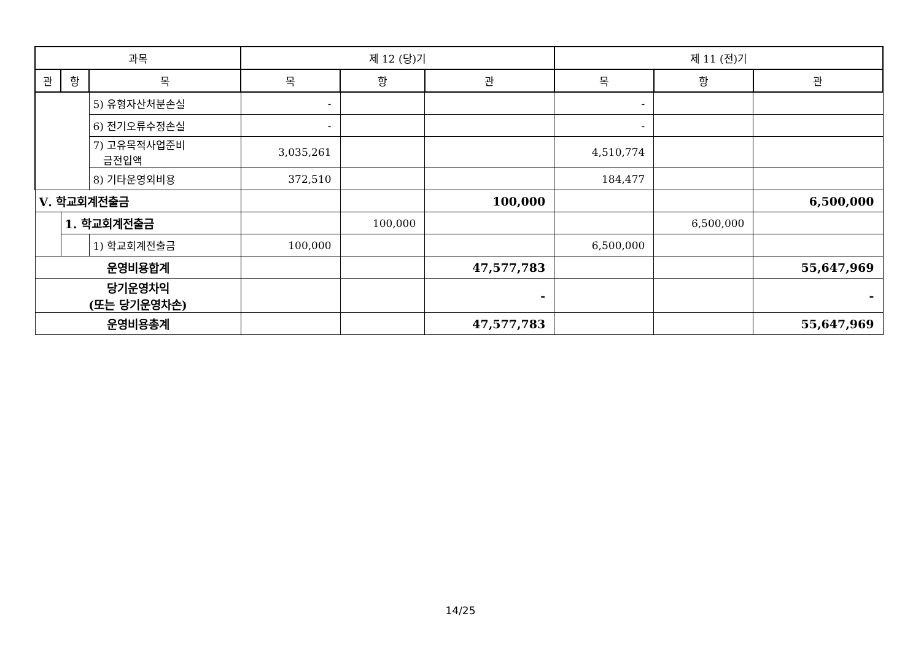| 과목 | | | 제 12 (당)기 | | | 제 11 (전)기 | | |
| --- | --- | --- | --- | --- | --- | --- | --- | --- |
| 관 | 항 | 목 | 목 | 항 | 관 | 목 | 항 | 관 |
| | | 5) 유형자산처분손실 | - | | | - | | |
| | | 6) 전기오류수정손실 | - | | | - | | |
| | | 7) 고유목적사업준비 금전입액 | 3,035,261 | | | 4,510,774 | | |
| | | 8) 기타운영외비용 | 372,510 | | | 184,477 | | |
| Ⅴ. 학교회계전출금 | | | | | 100,000 | | | 6,500,000 |
| | 1. 학교회계전출금 | | | 100,000 | | | 6,500,000 | |
| | | 1) 학교회계전출금 | 100,000 | | | 6,500,000 | | |
| 운영비용합계 | | | | | 47,577,783 | | | 55,647,969 |
| 당기운영차익 (또는 당기운영차손) | | | | | - | | | - |
| 운영비용총계 | | | | | 47,577,783 | | | 55,647,969 |
14/25